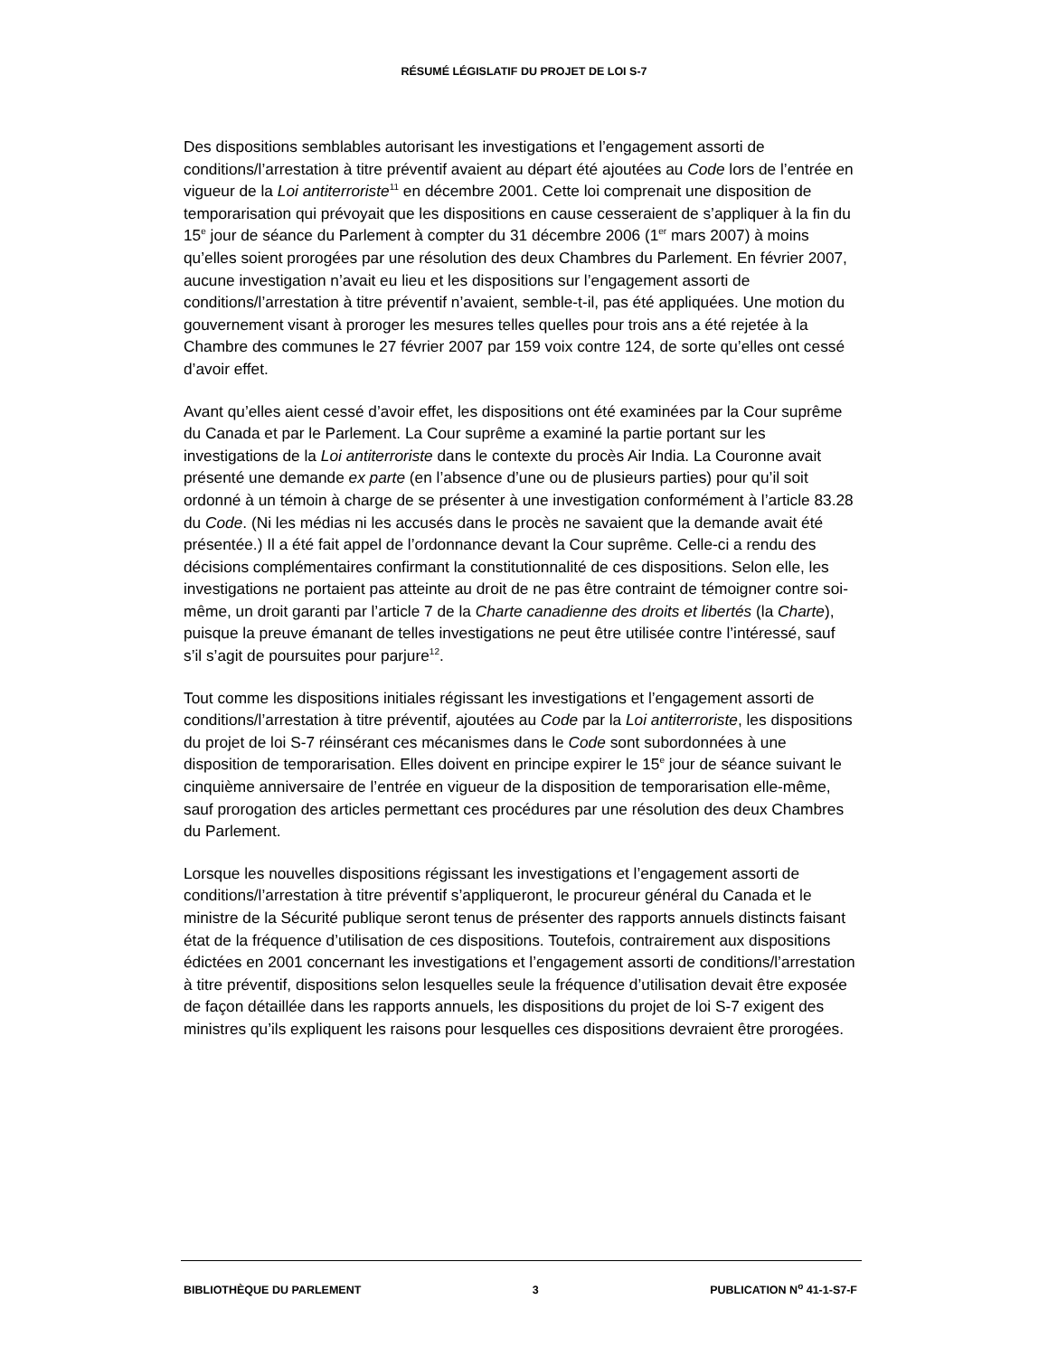RÉSUMÉ LÉGISLATIF DU PROJET DE LOI S-7
Des dispositions semblables autorisant les investigations et l’engagement assorti de conditions/l’arrestation à titre préventif avaient au départ été ajoutées au Code lors de l’entrée en vigueur de la Loi antiterroriste<sup>11</sup> en décembre 2001. Cette loi comprenait une disposition de temporarisation qui prévoyait que les dispositions en cause cesseraient de s’appliquer à la fin du 15<sup>e</sup> jour de séance du Parlement à compter du 31 décembre 2006 (1<sup>er</sup> mars 2007) à moins qu’elles soient prorogées par une résolution des deux Chambres du Parlement. En février 2007, aucune investigation n’avait eu lieu et les dispositions sur l’engagement assorti de conditions/l’arrestation à titre préventif n’avaient, semble-t-il, pas été appliquées. Une motion du gouvernement visant à proroger les mesures telles quelles pour trois ans a été rejetée à la Chambre des communes le 27 février 2007 par 159 voix contre 124, de sorte qu’elles ont cessé d’avoir effet.
Avant qu’elles aient cessé d’avoir effet, les dispositions ont été examinées par la Cour suprême du Canada et par le Parlement. La Cour suprême a examiné la partie portant sur les investigations de la Loi antiterroriste dans le contexte du procès Air India. La Couronne avait présenté une demande ex parte (en l’absence d’une ou de plusieurs parties) pour qu’il soit ordonné à un témoin à charge de se présenter à une investigation conformément à l’article 83.28 du Code. (Ni les médias ni les accusés dans le procès ne savaient que la demande avait été présentée.) Il a été fait appel de l’ordonnance devant la Cour suprême. Celle-ci a rendu des décisions complémentaires confirmant la constitutionnalité de ces dispositions. Selon elle, les investigations ne portaient pas atteinte au droit de ne pas être contraint de témoigner contre soi-même, un droit garanti par l’article 7 de la Charte canadienne des droits et libertés (la Charte), puisque la preuve émanant de telles investigations ne peut être utilisée contre l’intéressé, sauf s’il s’agit de poursuites pour parjure<sup>12</sup>.
Tout comme les dispositions initiales régissant les investigations et l’engagement assorti de conditions/l’arrestation à titre préventif, ajoutées au Code par la Loi antiterroriste, les dispositions du projet de loi S-7 réinsérant ces mécanismes dans le Code sont subordonnées à une disposition de temporarisation. Elles doivent en principe expirer le 15<sup>e</sup> jour de séance suivant le cinquième anniversaire de l’entrée en vigueur de la disposition de temporarisation elle-même, sauf prorogation des articles permettant ces procédures par une résolution des deux Chambres du Parlement.
Lorsque les nouvelles dispositions régissant les investigations et l’engagement assorti de conditions/l’arrestation à titre préventif s’appliqueront, le procureur général du Canada et le ministre de la Sécurité publique seront tenus de présenter des rapports annuels distincts faisant état de la fréquence d’utilisation de ces dispositions. Toutefois, contrairement aux dispositions édictées en 2001 concernant les investigations et l’engagement assorti de conditions/l’arrestation à titre préventif, dispositions selon lesquelles seule la fréquence d’utilisation devait être exposée de façon détaillée dans les rapports annuels, les dispositions du projet de loi S-7 exigent des ministres qu’ils expliquent les raisons pour lesquelles ces dispositions devraient être prorogées.
BIBLIOTHÈQUE DU PARLEMENT 3 PUBLICATION N<sup>o</sup> 41-1-S7-F